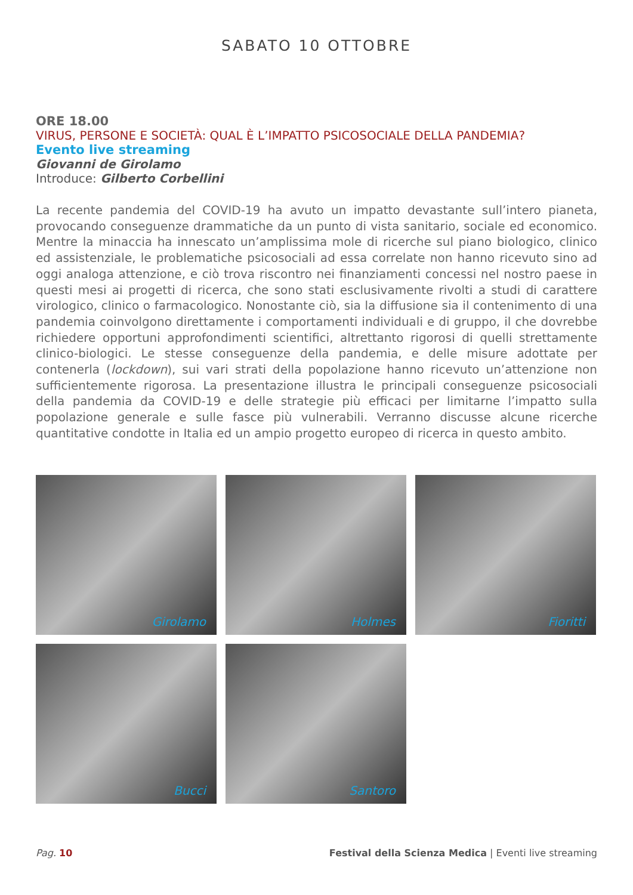SABATO 10 OTTOBRE
ORE 18.00
VIRUS, PERSONE E SOCIETÀ: QUAL È L’IMPATTO PSICOSOCIALE DELLA PANDEMIA?
Evento live streaming
Giovanni de Girolamo
Introduce: Gilberto Corbellini
La recente pandemia del COVID-19 ha avuto un impatto devastante sull’intero pianeta, provocando conseguenze drammatiche da un punto di vista sanitario, sociale ed economico. Mentre la minaccia ha innescato un’amplissima mole di ricerche sul piano biologico, clinico ed assistenziale, le problematiche psicosociali ad essa correlate non hanno ricevuto sino ad oggi analoga attenzione, e ciò trova riscontro nei finanziamenti concessi nel nostro paese in questi mesi ai progetti di ricerca, che sono stati esclusivamente rivolti a studi di carattere virologico, clinico o farmacologico. Nonostante ciò, sia la diffusione sia il contenimento di una pandemia coinvolgono direttamente i comportamenti individuali e di gruppo, il che dovrebbe richiedere opportuni approfondimenti scientifici, altrettanto rigorosi di quelli strettamente clinico-biologici. Le stesse conseguenze della pandemia, e delle misure adottate per contenerla (lockdown), sui vari strati della popolazione hanno ricevuto un’attenzione non sufficientemente rigorosa. La presentazione illustra le principali conseguenze psicosociali della pandemia da COVID-19 e delle strategie più efficaci per limitarne l’impatto sulla popolazione generale e sulle fasce più vulnerabili. Verranno discusse alcune ricerche quantitative condotte in Italia ed un ampio progetto europeo di ricerca in questo ambito.
Girolamo
Holmes
Fioritti
Bucci
Santoro
Pag. 10 Festival della Scienza Medica | Eventi live streaming